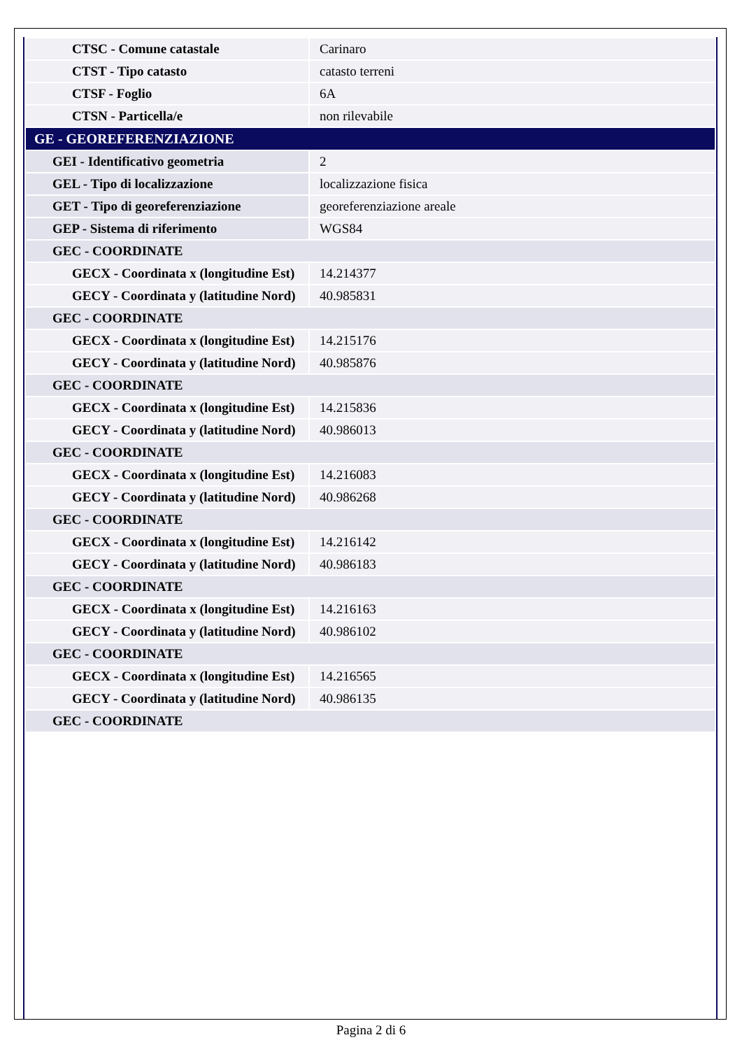| CTSC - Comune catastale | Carinaro |
| CTST - Tipo catasto | catasto terreni |
| CTSF - Foglio | 6A |
| CTSN - Particella/e | non rilevabile |
| GE - GEOREFERENZIAZIONE | |
| GEI - Identificativo geometria | 2 |
| GEL - Tipo di localizzazione | localizzazione fisica |
| GET - Tipo di georeferenziazione | georeferenziazione areale |
| GEP - Sistema di riferimento | WGS84 |
| GEC - COORDINATE | |
| GECX - Coordinata x (longitudine Est) | 14.214377 |
| GECY - Coordinata y (latitudine Nord) | 40.985831 |
| GEC - COORDINATE | |
| GECX - Coordinata x (longitudine Est) | 14.215176 |
| GECY - Coordinata y (latitudine Nord) | 40.985876 |
| GEC - COORDINATE | |
| GECX - Coordinata x (longitudine Est) | 14.215836 |
| GECY - Coordinata y (latitudine Nord) | 40.986013 |
| GEC - COORDINATE | |
| GECX - Coordinata x (longitudine Est) | 14.216083 |
| GECY - Coordinata y (latitudine Nord) | 40.986268 |
| GEC - COORDINATE | |
| GECX - Coordinata x (longitudine Est) | 14.216142 |
| GECY - Coordinata y (latitudine Nord) | 40.986183 |
| GEC - COORDINATE | |
| GECX - Coordinata x (longitudine Est) | 14.216163 |
| GECY - Coordinata y (latitudine Nord) | 40.986102 |
| GEC - COORDINATE | |
| GECX - Coordinata x (longitudine Est) | 14.216565 |
| GECY - Coordinata y (latitudine Nord) | 40.986135 |
| GEC - COORDINATE | |
Pagina 2 di 6